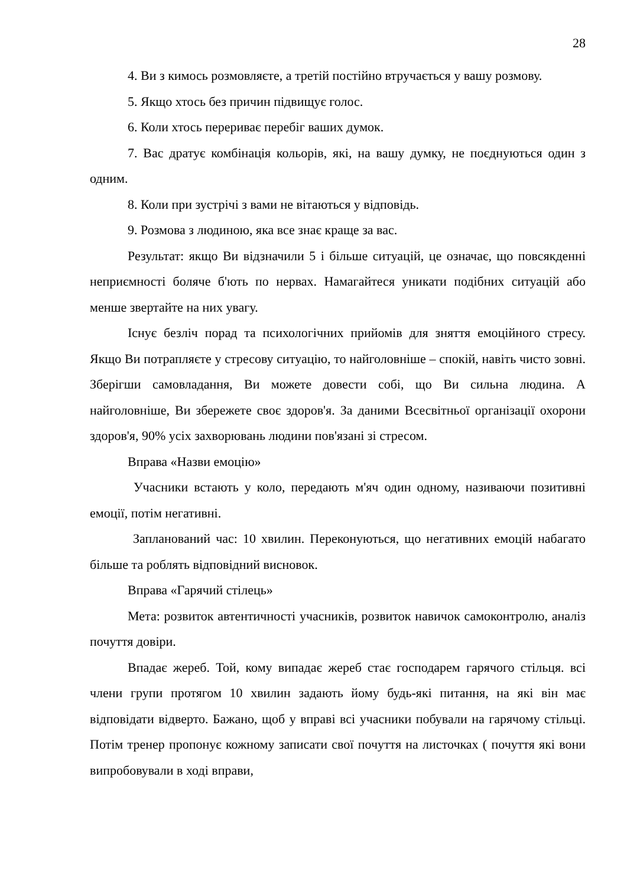28
4. Ви з кимось розмовляєте, а третій постійно втручається у вашу розмову.
5. Якщо хтось без причин підвищує голос.
6. Коли хтось перериває перебіг ваших думок.
7. Вас дратує комбінація кольорів, які, на вашу думку, не поєднуються один з одним.
8. Коли при зустрічі з вами не вітаються у відповідь.
9. Розмова з людиною, яка все знає краще за вас.
Результат: якщо Ви відзначили 5 і більше ситуацій, це означає, що повсякденні неприємності боляче б'ють по нервах. Намагайтеся уникати подібних ситуацій або менше звертайте на них увагу.
Існує безліч порад та психологічних прийомів для зняття емоційного стресу. Якщо Ви потрапляєте у стресову ситуацію, то найголовніше – спокій, навіть чисто зовні. Зберігши самовладання, Ви можете довести собі, що Ви сильна людина. А найголовніше, Ви збережете своє здоров'я. За даними Всесвітньої організації охорони здоров'я, 90% усіх захворювань людини пов'язані зі стресом.
Вправа «Назви емоцію»
Учасники встають у коло, передають м'яч один одному, називаючи позитивні емоції, потім негативні.
Запланований час: 10 хвилин. Переконуються, що негативних емоцій набагато більше та роблять відповідний висновок.
Вправа «Гарячий стілець»
Мета: розвиток автентичності учасників, розвиток навичок самоконтролю, аналіз почуття довіри.
Впадає жереб. Той, кому випадає жереб стає господарем гарячого стільця. всі члени групи протягом 10 хвилин задають йому будь-які питання, на які він має відповідати відверто. Бажано, щоб у вправі всі учасники побували на гарячому стільці. Потім тренер пропонує кожному записати свої почуття на листочках ( почуття які вони випробовували в ході вправи,